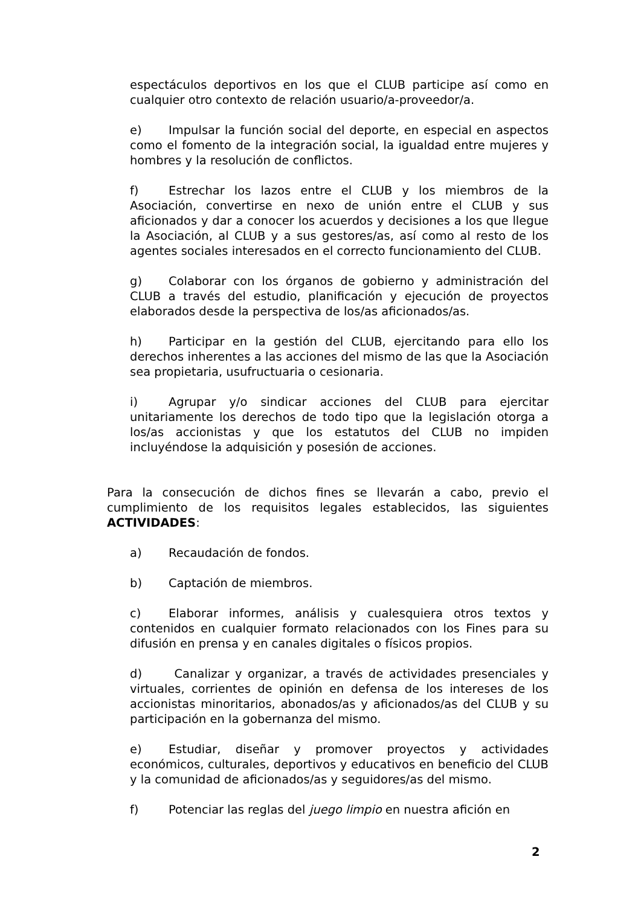espectáculos deportivos en los que el CLUB participe así como en cualquier otro contexto de relación usuario/a-proveedor/a.
e) Impulsar la función social del deporte, en especial en aspectos como el fomento de la integración social, la igualdad entre mujeres y hombres y la resolución de conflictos.
f) Estrechar los lazos entre el CLUB y los miembros de la Asociación, convertirse en nexo de unión entre el CLUB y sus aficionados y dar a conocer los acuerdos y decisiones a los que llegue la Asociación, al CLUB y a sus gestores/as, así como al resto de los agentes sociales interesados en el correcto funcionamiento del CLUB.
g) Colaborar con los órganos de gobierno y administración del CLUB a través del estudio, planificación y ejecución de proyectos elaborados desde la perspectiva de los/as aficionados/as.
h) Participar en la gestión del CLUB, ejercitando para ello los derechos inherentes a las acciones del mismo de las que la Asociación sea propietaria, usufructuaria o cesionaria.
i) Agrupar y/o sindicar acciones del CLUB para ejercitar unitariamente los derechos de todo tipo que la legislación otorga a los/as accionistas y que los estatutos del CLUB no impiden incluyéndose la adquisición y posesión de acciones.
Para la consecución de dichos fines se llevarán a cabo, previo el cumplimiento de los requisitos legales establecidos, las siguientes ACTIVIDADES:
a) Recaudación de fondos.
b) Captación de miembros.
c) Elaborar informes, análisis y cualesquiera otros textos y contenidos en cualquier formato relacionados con los Fines para su difusión en prensa y en canales digitales o físicos propios.
d) Canalizar y organizar, a través de actividades presenciales y virtuales, corrientes de opinión en defensa de los intereses de los accionistas minoritarios, abonados/as y aficionados/as del CLUB y su participación en la gobernanza del mismo.
e) Estudiar, diseñar y promover proyectos y actividades económicos, culturales, deportivos y educativos en beneficio del CLUB y la comunidad de aficionados/as y seguidores/as del mismo.
f) Potenciar las reglas del juego limpio en nuestra afición en
2